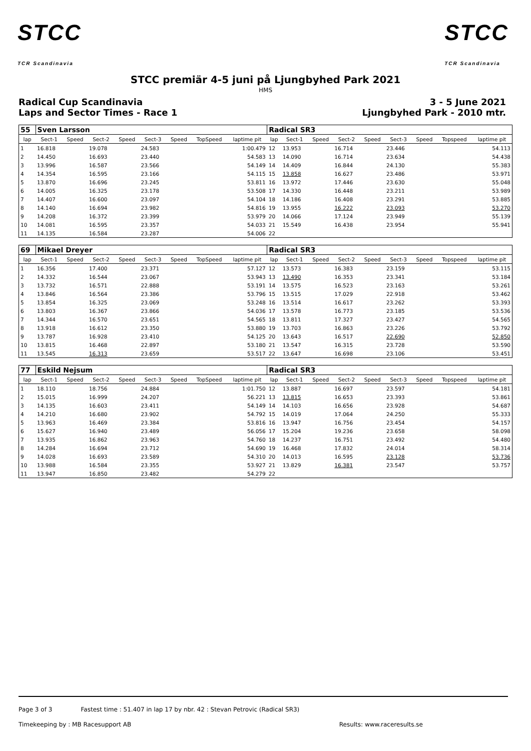STCC
TCR Scandinavia
STCC
TCR Scandinavia
STCC premiär 4-5 juni på Ljungbyhed Park 2021
HMS
Radical Cup Scandinavia
Laps and Sector Times - Race 1
3 - 5 June 2021
Ljungbyhed Park - 2010 mtr.
| 55 | Sven Larsson | | | | | | | | Radical SR3 | | | | | | | | |
| lap | Sect-1 | Speed | Sect-2 | Speed | Sect-3 | Speed | TopSpeed | laptime pit | lap | Sect-1 | Speed | Sect-2 | Speed | Sect-3 | Speed | Topspeed | laptime pit |
| 1 | 16.818 | | 19.078 | | 24.583 | | | 1:00.479 | 12 | 13.953 | | 16.714 | | 23.446 | | | 54.113 |
| 2 | 14.450 | | 16.693 | | 23.440 | | | 54.583 | 13 | 14.090 | | 16.714 | | 23.634 | | | 54.438 |
| 3 | 13.996 | | 16.587 | | 23.566 | | | 54.149 | 14 | 14.409 | | 16.844 | | 24.130 | | | 55.383 |
| 4 | 14.354 | | 16.595 | | 23.166 | | | 54.115 | 15 | 13.858 | | 16.627 | | 23.486 | | | 53.971 |
| 5 | 13.870 | | 16.696 | | 23.245 | | | 53.811 | 16 | 13.972 | | 17.446 | | 23.630 | | | 55.048 |
| 6 | 14.005 | | 16.325 | | 23.178 | | | 53.508 | 17 | 14.330 | | 16.448 | | 23.211 | | | 53.989 |
| 7 | 14.407 | | 16.600 | | 23.097 | | | 54.104 | 18 | 14.186 | | 16.408 | | 23.291 | | | 53.885 |
| 8 | 14.140 | | 16.694 | | 23.982 | | | 54.816 | 19 | 13.955 | | 16.222 | | 23.093 | | | 53.270 |
| 9 | 14.208 | | 16.372 | | 23.399 | | | 53.979 | 20 | 14.066 | | 17.124 | | 23.949 | | | 55.139 |
| 10 | 14.081 | | 16.595 | | 23.357 | | | 54.033 | 21 | 15.549 | | 16.438 | | 23.954 | | | 55.941 |
| 11 | 14.135 | | 16.584 | | 23.287 | | | 54.006 | 22 | | | | | | | | |
| 69 | Mikael Dreyer | | | | | | | | Radical SR3 | | | | | | | | |
| lap | Sect-1 | Speed | Sect-2 | Speed | Sect-3 | Speed | TopSpeed | laptime pit | lap | Sect-1 | Speed | Sect-2 | Speed | Sect-3 | Speed | Topspeed | laptime pit |
| 1 | 16.356 | | 17.400 | | 23.371 | | | 57.127 | 12 | 13.573 | | 16.383 | | 23.159 | | | 53.115 |
| 2 | 14.332 | | 16.544 | | 23.067 | | | 53.943 | 13 | 13.490 | | 16.353 | | 23.341 | | | 53.184 |
| 3 | 13.732 | | 16.571 | | 22.888 | | | 53.191 | 14 | 13.575 | | 16.523 | | 23.163 | | | 53.261 |
| 4 | 13.846 | | 16.564 | | 23.386 | | | 53.796 | 15 | 13.515 | | 17.029 | | 22.918 | | | 53.462 |
| 5 | 13.854 | | 16.325 | | 23.069 | | | 53.248 | 16 | 13.514 | | 16.617 | | 23.262 | | | 53.393 |
| 6 | 13.803 | | 16.367 | | 23.866 | | | 54.036 | 17 | 13.578 | | 16.773 | | 23.185 | | | 53.536 |
| 7 | 14.344 | | 16.570 | | 23.651 | | | 54.565 | 18 | 13.811 | | 17.327 | | 23.427 | | | 54.565 |
| 8 | 13.918 | | 16.612 | | 23.350 | | | 53.880 | 19 | 13.703 | | 16.863 | | 23.226 | | | 53.792 |
| 9 | 13.787 | | 16.928 | | 23.410 | | | 54.125 | 20 | 13.643 | | 16.517 | | 22.690 | | | 52.850 |
| 10 | 13.815 | | 16.468 | | 22.897 | | | 53.180 | 21 | 13.547 | | 16.315 | | 23.728 | | | 53.590 |
| 11 | 13.545 | | 16.313 | | 23.659 | | | 53.517 | 22 | 13.647 | | 16.698 | | 23.106 | | | 53.451 |
| 77 | Eskild Nejsum | | | | | | | | Radical SR3 | | | | | | | | |
| lap | Sect-1 | Speed | Sect-2 | Speed | Sect-3 | Speed | TopSpeed | laptime pit | lap | Sect-1 | Speed | Sect-2 | Speed | Sect-3 | Speed | Topspeed | laptime pit |
| 1 | 18.110 | | 18.756 | | 24.884 | | | 1:01.750 | 12 | 13.887 | | 16.697 | | 23.597 | | | 54.181 |
| 2 | 15.015 | | 16.999 | | 24.207 | | | 56.221 | 13 | 13.815 | | 16.653 | | 23.393 | | | 53.861 |
| 3 | 14.135 | | 16.603 | | 23.411 | | | 54.149 | 14 | 14.103 | | 16.656 | | 23.928 | | | 54.687 |
| 4 | 14.210 | | 16.680 | | 23.902 | | | 54.792 | 15 | 14.019 | | 17.064 | | 24.250 | | | 55.333 |
| 5 | 13.963 | | 16.469 | | 23.384 | | | 53.816 | 16 | 13.947 | | 16.756 | | 23.454 | | | 54.157 |
| 6 | 15.627 | | 16.940 | | 23.489 | | | 56.056 | 17 | 15.204 | | 19.236 | | 23.658 | | | 58.098 |
| 7 | 13.935 | | 16.862 | | 23.963 | | | 54.760 | 18 | 14.237 | | 16.751 | | 23.492 | | | 54.480 |
| 8 | 14.284 | | 16.694 | | 23.712 | | | 54.690 | 19 | 16.468 | | 17.832 | | 24.014 | | | 58.314 |
| 9 | 14.028 | | 16.693 | | 23.589 | | | 54.310 | 20 | 14.013 | | 16.595 | | 23.128 | | | 53.736 |
| 10 | 13.988 | | 16.584 | | 23.355 | | | 53.927 | 21 | 13.829 | | 16.381 | | 23.547 | | | 53.757 |
| 11 | 13.947 | | 16.850 | | 23.482 | | | 54.279 | 22 | | | | | | | | |
Page 3 of 3 Fastest time : 51.407 in lap 17 by nbr. 42 : Stevan Petrovic (Radical SR3)
Timekeeping by : MB Racesupport AB Results: www.raceresults.se